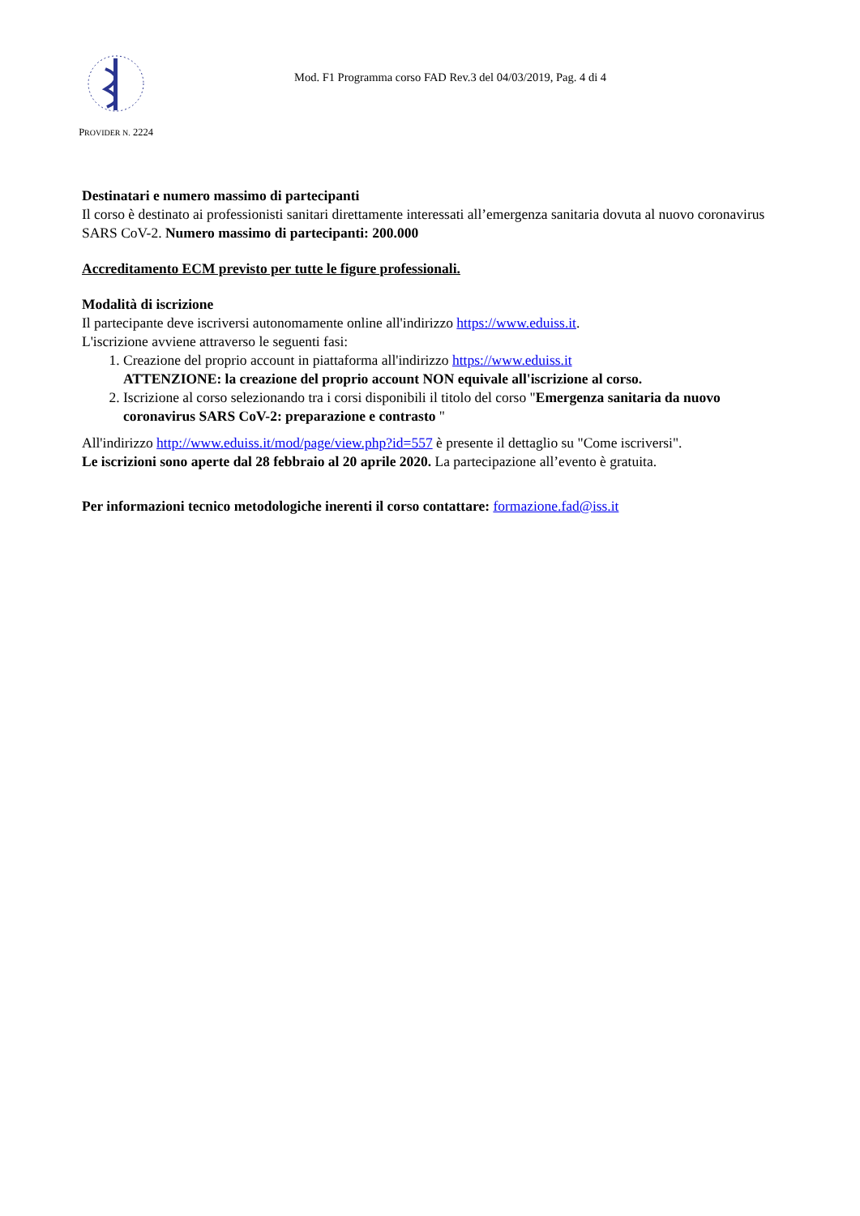PROVIDER N. 2224
Mod. F1 Programma corso FAD Rev.3 del 04/03/2019, Pag. 4 di 4
Destinatari e numero massimo di partecipanti
Il corso è destinato ai professionisti sanitari direttamente interessati all’emergenza sanitaria dovuta al nuovo coronavirus SARS CoV-2. Numero massimo di partecipanti: 200.000
Accreditamento ECM previsto per tutte le figure professionali.
Modalità di iscrizione
Il partecipante deve iscriversi autonomamente online all'indirizzo https://www.eduiss.it.
L'iscrizione avviene attraverso le seguenti fasi:
1. Creazione del proprio account in piattaforma all'indirizzo https://www.eduiss.it
ATTENZIONE: la creazione del proprio account NON equivale all'iscrizione al corso.
2. Iscrizione al corso selezionando tra i corsi disponibili il titolo del corso "Emergenza sanitaria da nuovo coronavirus SARS CoV-2: preparazione e contrasto "
All'indirizzo http://www.eduiss.it/mod/page/view.php?id=557 è presente il dettaglio su "Come iscriversi".
Le iscrizioni sono aperte dal 28 febbraio al 20 aprile 2020. La partecipazione all’evento è gratuita.
Per informazioni tecnico metodologiche inerenti il corso contattare: formazione.fad@iss.it